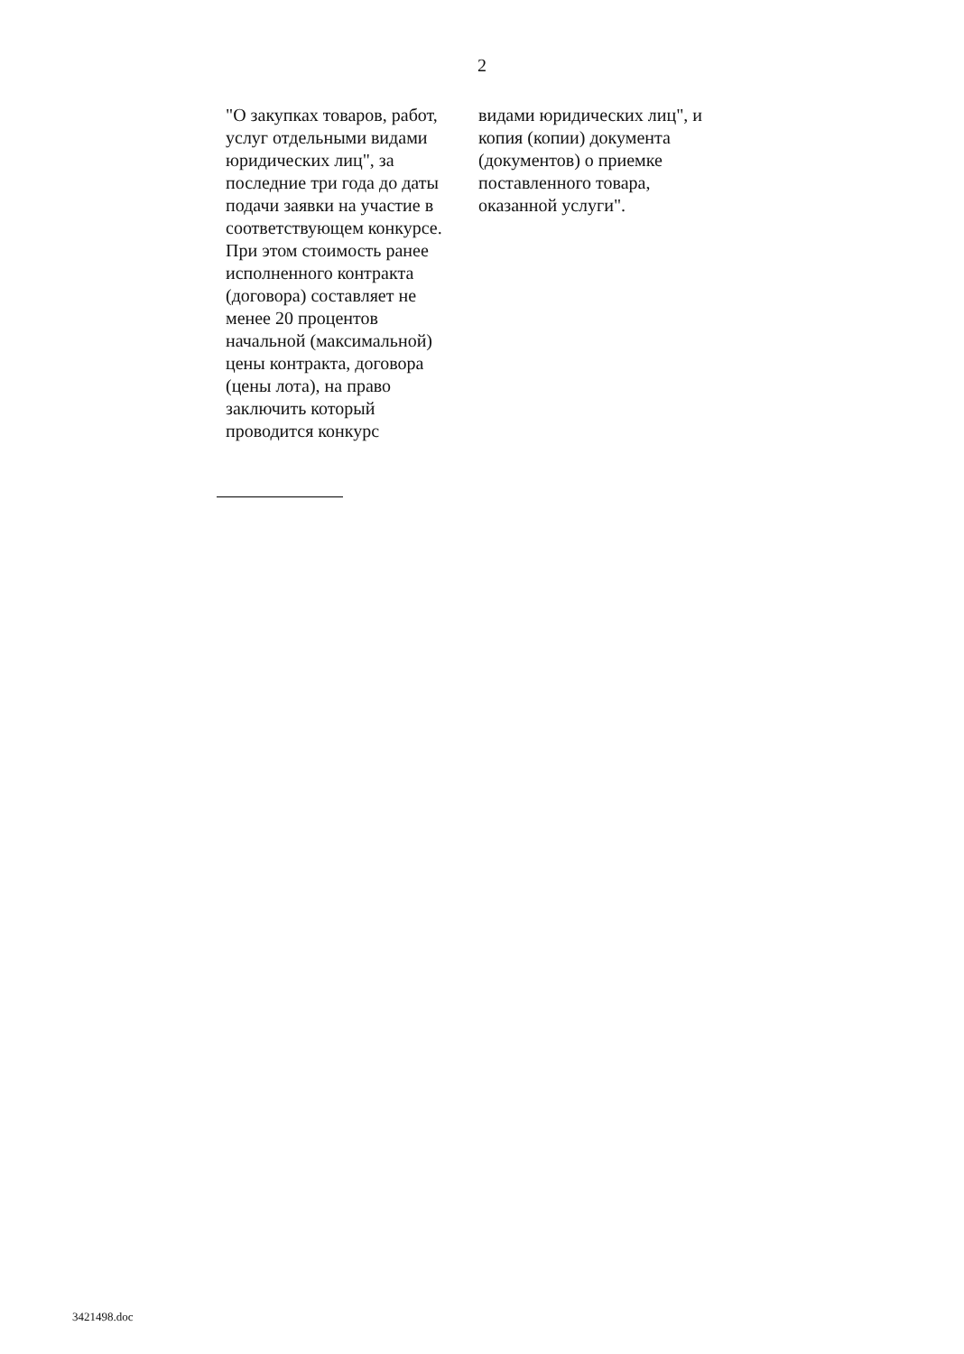2
| "О закупках товаров, работ, услуг отдельными видами юридических лиц", за последние три года до даты подачи заявки на участие в соответствующем конкурсе. При этом стоимость ранее исполненного контракта (договора) составляет не менее 20 процентов начальной (максимальной) цены контракта, договора (цены лота), на право заключить который проводится конкурс | видами юридических лиц", и копия (копии) документа (документов) о приемке поставленного товара, оказанной услуги". |
3421498.doc